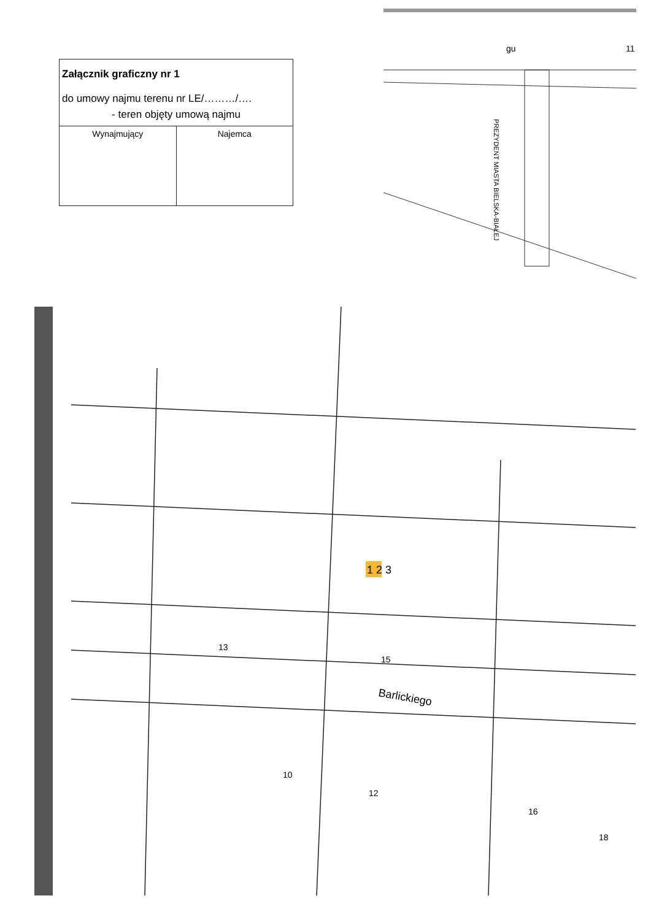Załącznik graficzny nr 1
do umowy najmu terenu nr LE/………/….
- teren objęty umową najmu
| Wynajmujący | Najemca |
gu
11
PREZYDENT MIASTA BIELSKA-BIAŁEJ
1 2 3
Barlickiego
13
15
10
12
16
18